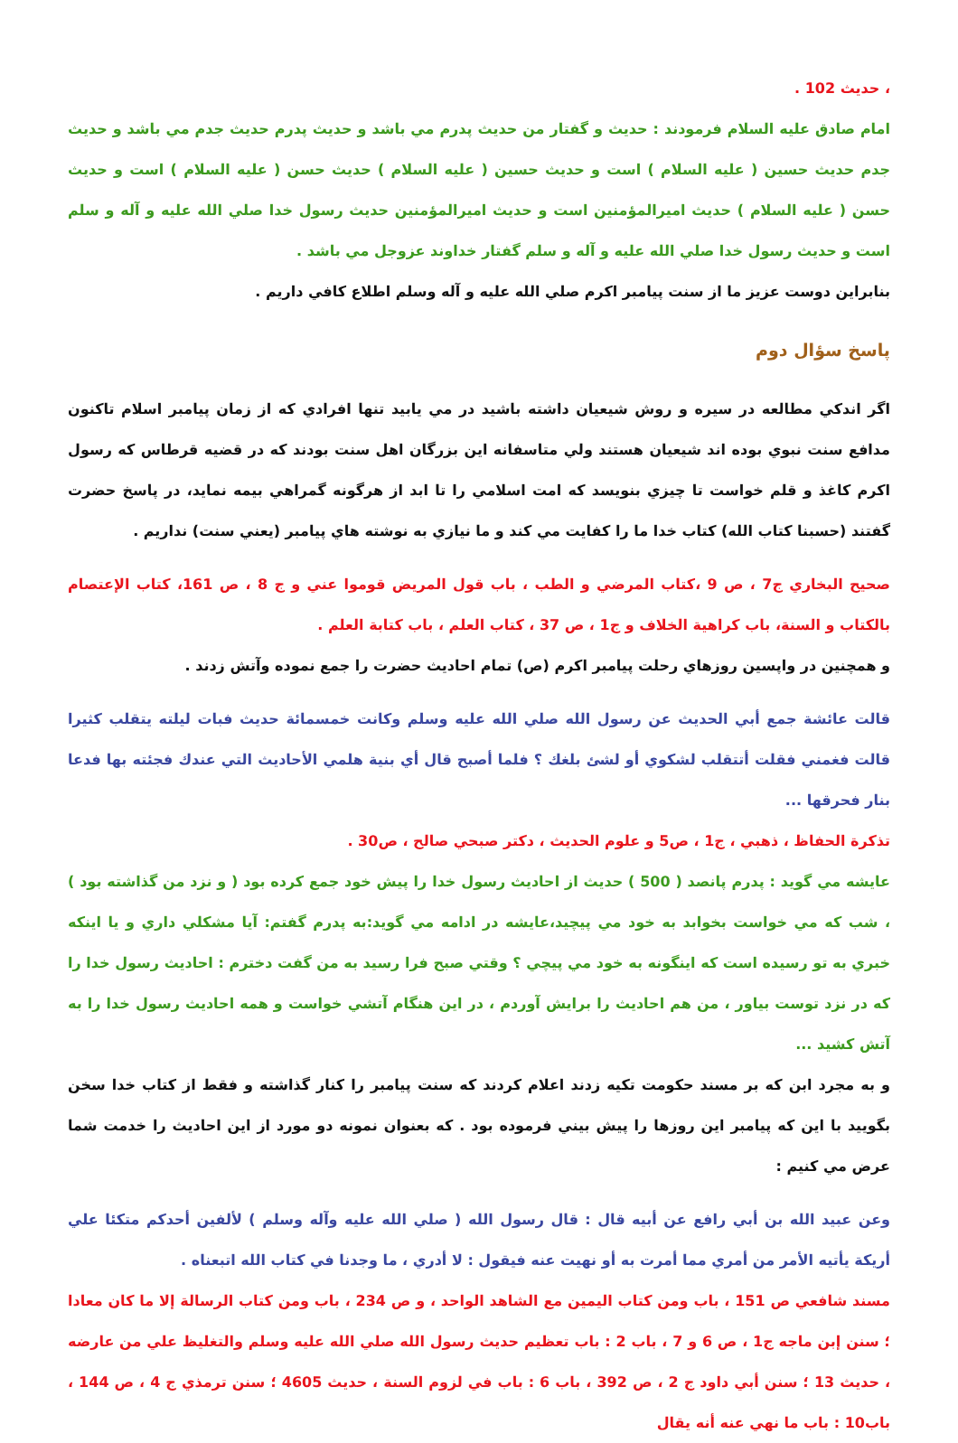، حديث 102 .
امام صادق عليه السلام فرمودند : حديث و گفتار من حديث پدرم مي باشد و حديث پدرم حديث جدم مي باشد و حديث جدم حديث حسين ( عليه السلام ) است و حديث حسين ( عليه السلام ) حديث حسن ( عليه السلام ) است و حديث حسن ( عليه السلام ) حديث اميرالمؤمنين است و حديث اميرالمؤمنين حديث رسول خدا صلي الله عليه و آله و سلم است و حديث رسول خدا صلي الله عليه و آله و سلم گفتار خداوند عزوجل مي باشد .
بنابراين دوست عزيز ما از سنت پيامبر اكرم صلي الله عليه و آله وسلم اطلاع كافي داريم .
پاسخ سؤال دوم
اگر اندكي مطالعه در سيره و روش شيعيان داشته باشيد در مي يابيد تنها افرادي كه از زمان پيامبر اسلام تاكنون مدافع سنت نبوي بوده اند شيعيان هستند ولي متاسفانه اين بزرگان اهل سنت بودند كه در قضيه قرطاس كه رسول اكرم كاغذ و قلم خواست تا چيزي بنويسد كه امت اسلامي را تا ابد از هرگونه گمراهي بيمه نمايد، در پاسخ حضرت گفتند (حسبنا كتاب الله) كتاب خدا ما را كفايت مي كند و ما نيازي به نوشته هاي پيامبر (يعني سنت) نداريم .
صحيح البخاري ج7 ، ص 9 ،كتاب المرضي و الطب ، باب قول المريض قوموا عني و ج 8 ، ص 161، كتاب الإعتصام بالكتاب و السنة، باب كراهية الخلاف و ج1 ، ص 37 ، كتاب العلم ، باب كتابة العلم .
و همچنين در واپسين روزهاي رحلت پيامبر اكرم (ص) تمام احاديث حضرت را جمع نموده وآتش زدند .
قالت عائشة جمع أبي الحديث عن رسول الله صلي الله عليه وسلم وكانت خمسمائة حديث فبات ليلته يتقلب كثيرا قالت فغمني فقلت أتتقلب لشكوي أو لشئ بلغك ؟ فلما أصبح قال أي بنية هلمي الأحاديث التي عندك فجئته بها فدعا بنار فحرقها ...
تذكرة الحفاظ ، ذهبي ، ج1 ، ص5 و علوم الحديث ، دكتر صبحي صالح ، ص30 .
عايشه مي گويد : پدرم پانصد ( 500 ) حديث از احاديث رسول خدا را پيش خود جمع كرده بود ( و نزد من گذاشته بود ) ، شب كه مي خواست بخوابد به خود مي پيچيد،عايشه در ادامه مي گويد:به پدرم گفتم: آيا مشكلي داري و يا اينكه خبري به تو رسيده است كه اينگونه به خود مي پيچي ؟ وقتي صبح فرا رسيد به من گفت دخترم : احاديث رسول خدا را كه در نزد توست بياور ، من هم احاديث را برايش آوردم ، در اين هنگام آتشي خواست و همه احاديث رسول خدا را به آتش كشيد ...
و به مجرد ابن كه بر مسند حكومت تكيه زدند اعلام كردند كه سنت پيامبر را كنار گذاشته و فقط از كتاب خدا سخن بگوييد با اين كه پيامبر اين روزها را پيش بيني فرموده بود . كه بعنوان نمونه دو مورد از اين احاديث را خدمت شما عرض مي كنيم :
وعن عبيد الله بن أبي رافع عن أبيه قال : قال رسول الله ( صلي الله عليه وآله وسلم ) لألفين أحدكم متكئا علي أريكة يأتيه الأمر من أمري مما أمرت به أو نهيت عنه فيقول : لا أدري ، ما وجدنا في كتاب الله اتبعناه .
مسند شافعي ص 151 ، باب ومن كتاب اليمين مع الشاهد الواحد ، و ص 234 ، باب ومن كتاب الرسالة إلا ما كان معادا ؛ سنن إبن ماجه ج1 ، ص 6 و 7 ، باب 2 : باب تعظيم حديث رسول الله صلي الله عليه وسلم والتغليظ علي من عارضه ، حديث 13 ؛ سنن أبي داود ج 2 ، ص 392 ، باب 6 : باب في لزوم السنة ، حديث 4605 ؛ سنن ترمذي ج 4 ، ص 144 ، باب10 : باب ما نهي عنه أنه يقال